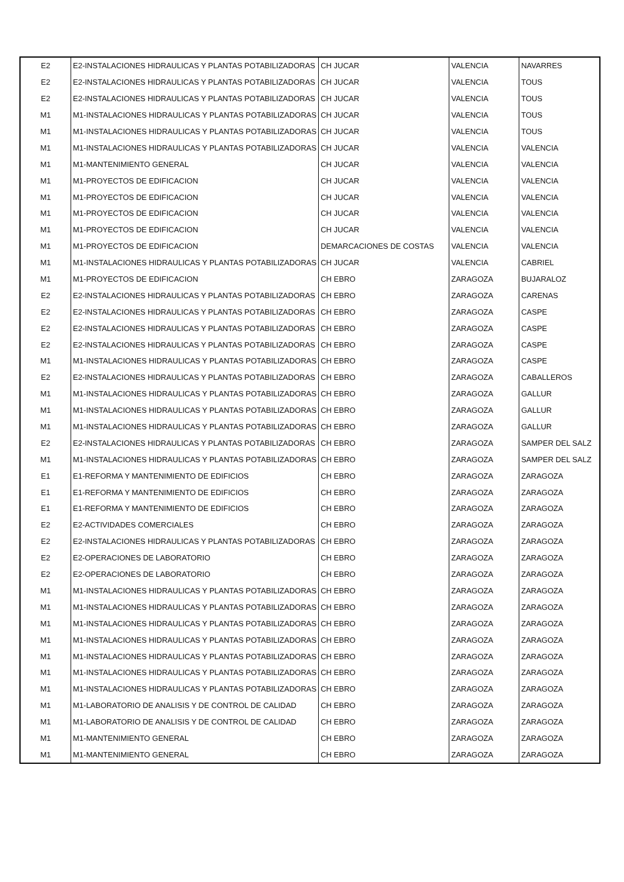| E2 | E2-INSTALACIONES HIDRAULICAS Y PLANTAS POTABILIZADORAS | CH JUCAR | VALENCIA | NAVARRES |
| E2 | E2-INSTALACIONES HIDRAULICAS Y PLANTAS POTABILIZADORAS | CH JUCAR | VALENCIA | TOUS |
| E2 | E2-INSTALACIONES HIDRAULICAS Y PLANTAS POTABILIZADORAS | CH JUCAR | VALENCIA | TOUS |
| M1 | M1-INSTALACIONES HIDRAULICAS Y PLANTAS POTABILIZADORAS | CH JUCAR | VALENCIA | TOUS |
| M1 | M1-INSTALACIONES HIDRAULICAS Y PLANTAS POTABILIZADORAS | CH JUCAR | VALENCIA | TOUS |
| M1 | M1-INSTALACIONES HIDRAULICAS Y PLANTAS POTABILIZADORAS | CH JUCAR | VALENCIA | VALENCIA |
| M1 | M1-MANTENIMIENTO GENERAL | CH JUCAR | VALENCIA | VALENCIA |
| M1 | M1-PROYECTOS DE EDIFICACION | CH JUCAR | VALENCIA | VALENCIA |
| M1 | M1-PROYECTOS DE EDIFICACION | CH JUCAR | VALENCIA | VALENCIA |
| M1 | M1-PROYECTOS DE EDIFICACION | CH JUCAR | VALENCIA | VALENCIA |
| M1 | M1-PROYECTOS DE EDIFICACION | CH JUCAR | VALENCIA | VALENCIA |
| M1 | M1-PROYECTOS DE EDIFICACION | DEMARCACIONES DE COSTAS | VALENCIA | VALENCIA |
| M1 | M1-INSTALACIONES HIDRAULICAS Y PLANTAS POTABILIZADORAS | CH JUCAR | VALENCIA | CABRIEL |
| M1 | M1-PROYECTOS DE EDIFICACION | CH EBRO | ZARAGOZA | BUJARALOZ |
| E2 | E2-INSTALACIONES HIDRAULICAS Y PLANTAS POTABILIZADORAS | CH EBRO | ZARAGOZA | CARENAS |
| E2 | E2-INSTALACIONES HIDRAULICAS Y PLANTAS POTABILIZADORAS | CH EBRO | ZARAGOZA | CASPE |
| E2 | E2-INSTALACIONES HIDRAULICAS Y PLANTAS POTABILIZADORAS | CH EBRO | ZARAGOZA | CASPE |
| E2 | E2-INSTALACIONES HIDRAULICAS Y PLANTAS POTABILIZADORAS | CH EBRO | ZARAGOZA | CASPE |
| M1 | M1-INSTALACIONES HIDRAULICAS Y PLANTAS POTABILIZADORAS | CH EBRO | ZARAGOZA | CASPE |
| E2 | E2-INSTALACIONES HIDRAULICAS Y PLANTAS POTABILIZADORAS | CH EBRO | ZARAGOZA | CABALLEROS |
| M1 | M1-INSTALACIONES HIDRAULICAS Y PLANTAS POTABILIZADORAS | CH EBRO | ZARAGOZA | GALLUR |
| M1 | M1-INSTALACIONES HIDRAULICAS Y PLANTAS POTABILIZADORAS | CH EBRO | ZARAGOZA | GALLUR |
| M1 | M1-INSTALACIONES HIDRAULICAS Y PLANTAS POTABILIZADORAS | CH EBRO | ZARAGOZA | GALLUR |
| E2 | E2-INSTALACIONES HIDRAULICAS Y PLANTAS POTABILIZADORAS | CH EBRO | ZARAGOZA | SAMPER DEL SALZ |
| M1 | M1-INSTALACIONES HIDRAULICAS Y PLANTAS POTABILIZADORAS | CH EBRO | ZARAGOZA | SAMPER DEL SALZ |
| E1 | E1-REFORMA Y MANTENIMIENTO DE EDIFICIOS | CH EBRO | ZARAGOZA | ZARAGOZA |
| E1 | E1-REFORMA Y MANTENIMIENTO DE EDIFICIOS | CH EBRO | ZARAGOZA | ZARAGOZA |
| E1 | E1-REFORMA Y MANTENIMIENTO DE EDIFICIOS | CH EBRO | ZARAGOZA | ZARAGOZA |
| E2 | E2-ACTIVIDADES COMERCIALES | CH EBRO | ZARAGOZA | ZARAGOZA |
| E2 | E2-INSTALACIONES HIDRAULICAS Y PLANTAS POTABILIZADORAS | CH EBRO | ZARAGOZA | ZARAGOZA |
| E2 | E2-OPERACIONES DE LABORATORIO | CH EBRO | ZARAGOZA | ZARAGOZA |
| E2 | E2-OPERACIONES DE LABORATORIO | CH EBRO | ZARAGOZA | ZARAGOZA |
| M1 | M1-INSTALACIONES HIDRAULICAS Y PLANTAS POTABILIZADORAS | CH EBRO | ZARAGOZA | ZARAGOZA |
| M1 | M1-INSTALACIONES HIDRAULICAS Y PLANTAS POTABILIZADORAS | CH EBRO | ZARAGOZA | ZARAGOZA |
| M1 | M1-INSTALACIONES HIDRAULICAS Y PLANTAS POTABILIZADORAS | CH EBRO | ZARAGOZA | ZARAGOZA |
| M1 | M1-INSTALACIONES HIDRAULICAS Y PLANTAS POTABILIZADORAS | CH EBRO | ZARAGOZA | ZARAGOZA |
| M1 | M1-INSTALACIONES HIDRAULICAS Y PLANTAS POTABILIZADORAS | CH EBRO | ZARAGOZA | ZARAGOZA |
| M1 | M1-INSTALACIONES HIDRAULICAS Y PLANTAS POTABILIZADORAS | CH EBRO | ZARAGOZA | ZARAGOZA |
| M1 | M1-INSTALACIONES HIDRAULICAS Y PLANTAS POTABILIZADORAS | CH EBRO | ZARAGOZA | ZARAGOZA |
| M1 | M1-LABORATORIO DE ANALISIS Y DE CONTROL DE CALIDAD | CH EBRO | ZARAGOZA | ZARAGOZA |
| M1 | M1-LABORATORIO DE ANALISIS Y DE CONTROL DE CALIDAD | CH EBRO | ZARAGOZA | ZARAGOZA |
| M1 | M1-MANTENIMIENTO GENERAL | CH EBRO | ZARAGOZA | ZARAGOZA |
| M1 | M1-MANTENIMIENTO GENERAL | CH EBRO | ZARAGOZA | ZARAGOZA |